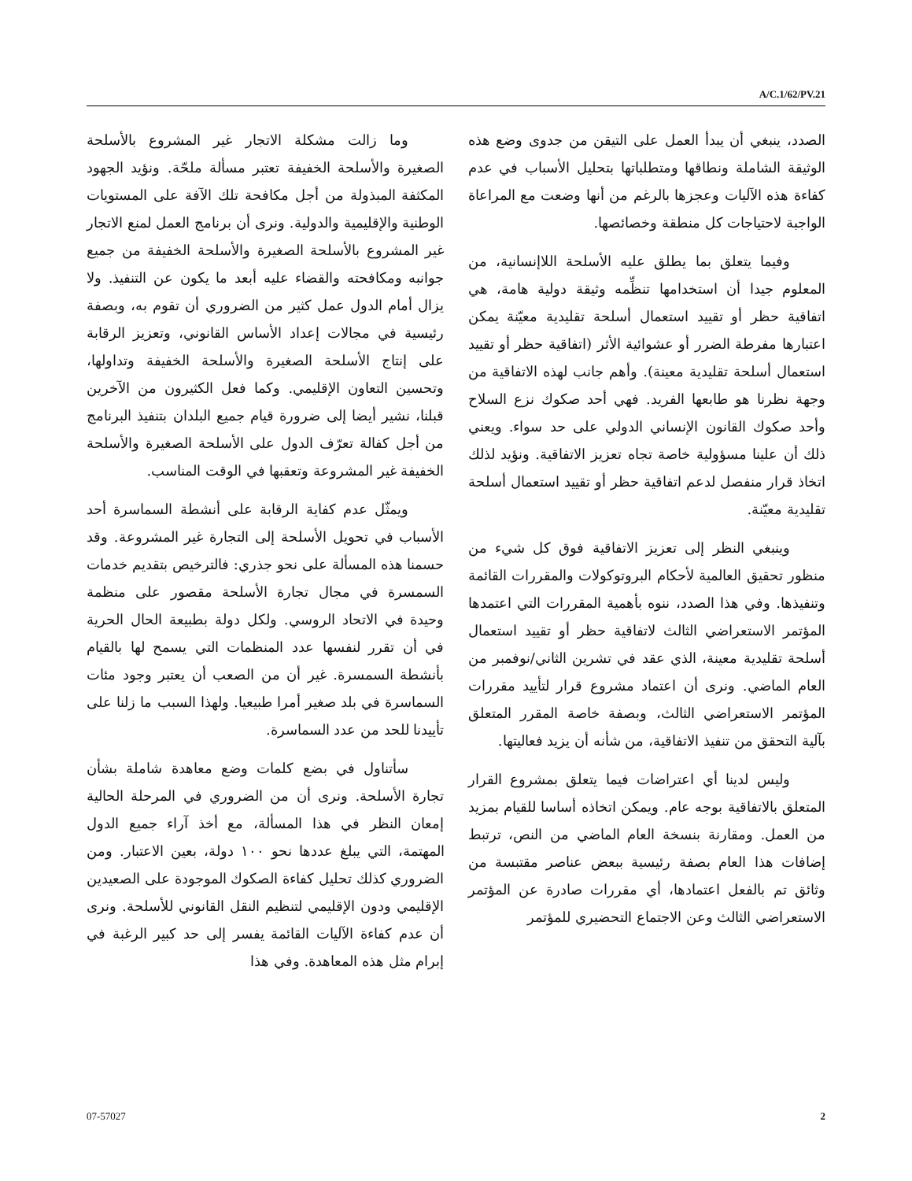A/C.1/62/PV.21
وما زالت مشكلة الاتجار غير المشروع بالأسلحة الصغيرة والأسلحة الخفيفة تعتبر مسألة ملحّة. ونؤيد الجهود المكثفة المبذولة من أجل مكافحة تلك الآفة على المستويات الوطنية والإقليمية والدولية. ونرى أن برنامج العمل لمنع الاتجار غير المشروع بالأسلحة الصغيرة والأسلحة الخفيفة من جميع جوانبه ومكافحته والقضاء عليه أبعد ما يكون عن التنفيذ. ولا يزال أمام الدول عمل كثير من الضروري أن تقوم به، وبصفة رئيسية في مجالات إعداد الأساس القانوني، وتعزيز الرقابة على إنتاج الأسلحة الصغيرة والأسلحة الخفيفة وتداولها، وتحسين التعاون الإقليمي. وكما فعل الكثيرون من الآخرين قبلنا، نشير أيضا إلى ضرورة قيام جميع البلدان بتنفيذ البرنامج من أجل كفالة تعرّف الدول على الأسلحة الصغيرة والأسلحة الخفيفة غير المشروعة وتعقبها في الوقت المناسب.
ويمثّل عدم كفاية الرقابة على أنشطة السماسرة أحد الأسباب في تحويل الأسلحة إلى التجارة غير المشروعة. وقد حسمنا هذه المسألة على نحو جذري: فالترخيص بتقديم خدمات السمسرة في مجال تجارة الأسلحة مقصور على منظمة وحيدة في الاتحاد الروسي. ولكل دولة بطبيعة الحال الحرية في أن تقرر لنفسها عدد المنظمات التي يسمح لها بالقيام بأنشطة السمسرة. غير أن من الصعب أن يعتبر وجود مئات السماسرة في بلد صغير أمرا طبيعيا. ولهذا السبب ما زلنا على تأييدنا للحد من عدد السماسرة.
سأتناول في بضع كلمات وضع معاهدة شاملة بشأن تجارة الأسلحة. ونرى أن من الضروري في المرحلة الحالية إمعان النظر في هذا المسألة، مع أخذ آراء جميع الدول المهتمة، التي يبلغ عددها نحو ١٠٠ دولة، بعين الاعتبار. ومن الضروري كذلك تحليل كفاءة الصكوك الموجودة على الصعيدين الإقليمي ودون الإقليمي لتنظيم النقل القانوني للأسلحة. ونرى أن عدم كفاءة الآليات القائمة يفسر إلى حد كبير الرغبة في إبرام مثل هذه المعاهدة. وفي هذا
الصدد، ينبغي أن يبدأ العمل على التيقن من جدوى وضع هذه الوثيقة الشاملة ونطاقها ومتطلباتها بتحليل الأسباب في عدم كفاءة هذه الآليات وعجزها بالرغم من أنها وضعت مع المراعاة الواجبة لاحتياجات كل منطقة وخصائصها.
وفيما يتعلق بما يطلق عليه الأسلحة اللاإنسانية، من المعلوم جيدا أن استخدامها تنظِّمه وثيقة دولية هامة، هي اتفاقية حظر أو تقييد استعمال أسلحة تقليدية معيّنة يمكن اعتبارها مفرطة الضرر أو عشوائية الأثر (اتفاقية حظر أو تقييد استعمال أسلحة تقليدية معينة). وأهم جانب لهذه الاتفاقية من وجهة نظرنا هو طابعها الفريد. فهي أحد صكوك نزع السلاح وأحد صكوك القانون الإنساني الدولي على حد سواء. ويعني ذلك أن علينا مسؤولية خاصة تجاه تعزيز الاتفاقية. ونؤيد لذلك اتخاذ قرار منفصل لدعم اتفاقية حظر أو تقييد استعمال أسلحة تقليدية معيّنة.
وينبغي النظر إلى تعزيز الاتفاقية فوق كل شيء من منظور تحقيق العالمية لأحكام البروتوكولات والمقررات القائمة وتنفيذها. وفي هذا الصدد، ننوه بأهمية المقررات التي اعتمدها المؤتمر الاستعراضي الثالث لاتفاقية حظر أو تقييد استعمال أسلحة تقليدية معينة، الذي عقد في تشرين الثاني/نوفمبر من العام الماضي. ونرى أن اعتماد مشروع قرار لتأييد مقررات المؤتمر الاستعراضي الثالث، وبصفة خاصة المقرر المتعلق بآلية التحقق من تنفيذ الاتفاقية، من شأنه أن يزيد فعاليتها.
وليس لدينا أي اعتراضات فيما يتعلق بمشروع القرار المتعلق بالاتفاقية بوجه عام. ويمكن اتخاذه أساسا للقيام بمزيد من العمل. ومقارنة بنسخة العام الماضي من النص، ترتبط إضافات هذا العام بصفة رئيسية ببعض عناصر مقتبسة من وثائق تم بالفعل اعتمادها، أي مقررات صادرة عن المؤتمر الاستعراضي الثالث وعن الاجتماع التحضيري للمؤتمر
07-57027 2